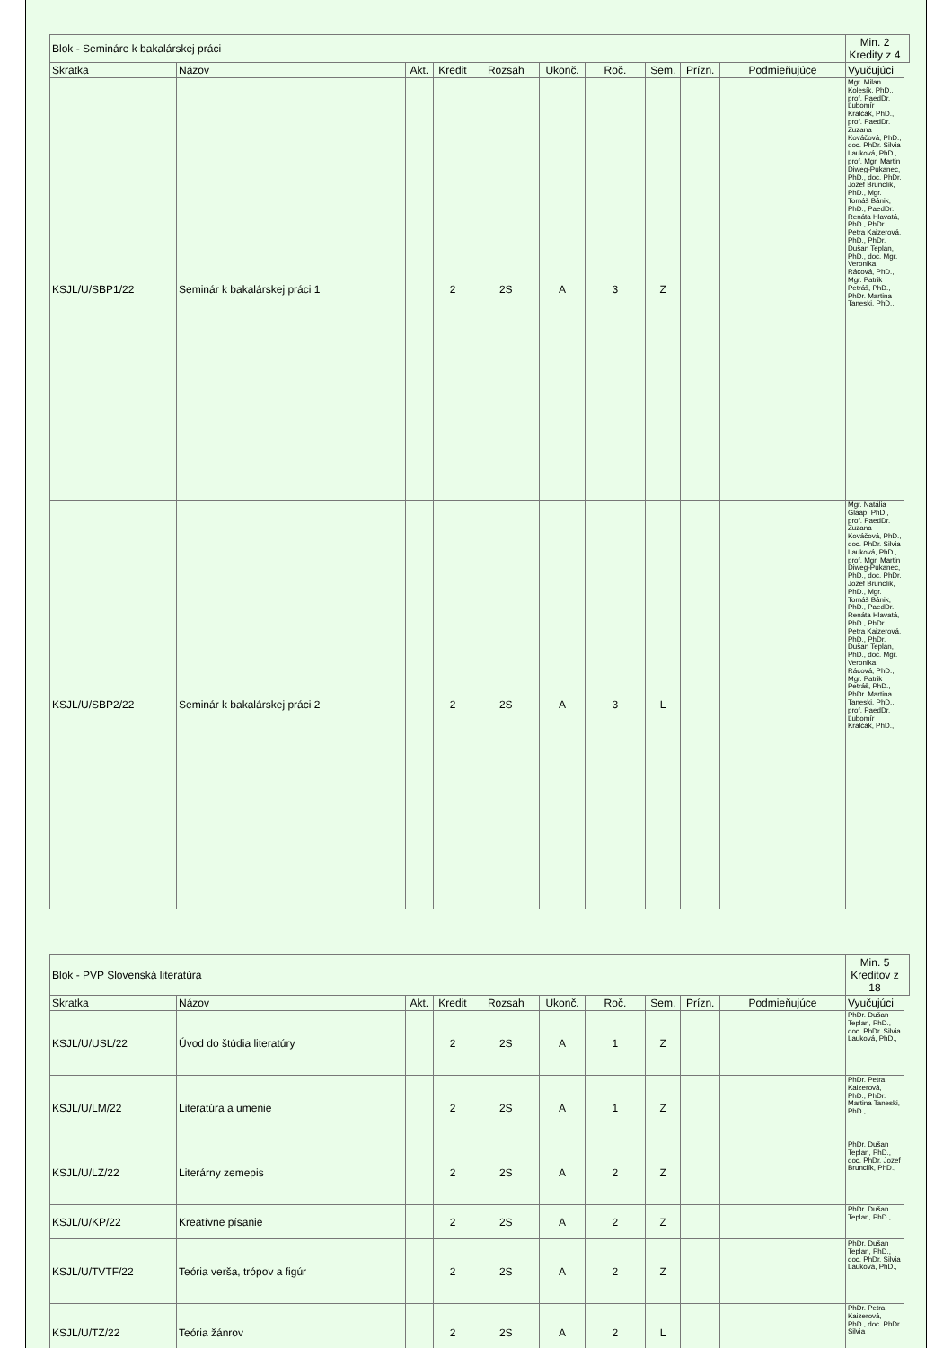| Blok - Semináre k bakalárskej práci | | | | | | | | | | Min. 2 Kredity z 4 | |
| Skratka | Názov | Akt. | Kredit | Rozsah | Ukonč. | Roč. | Sem. | Prízn. | Podmieňujúce | Vyučujúci | |
| KSJL/U/SBP1/22 | Seminár k bakalárskej práci 1 | | 2 | 2S | A | 3 | Z | | | Mgr. Milan Kolesík, PhD., prof. PaedDr. Ľubomír Kralčák, PhD., prof. PaedDr. Zuzana Kováčová, PhD., doc. PhDr. Silvia Lauková, PhD., prof. Mgr. Martin Diweg-Pukanec, PhD., doc. PhDr. Jozef Brunclík, PhD., Mgr. Tomáš Bánik, PhD., PaedDr. Renáta Hlavatá, PhD., PhDr. Petra Kaizerová, PhD., PhDr. Dušan Teplan, PhD., doc. Mgr. Veronika Rácová, PhD., Mgr. Patrik Petráš, PhD., PhDr. Martina Taneski, PhD., | |
| KSJL/U/SBP2/22 | Seminár k bakalárskej práci 2 | | 2 | 2S | A | 3 | L | | | Mgr. Natália Glaap, PhD., prof. PaedDr. Zuzana Kováčová, PhD., doc. PhDr. Silvia Lauková, PhD., prof. Mgr. Martin Diweg-Pukanec, PhD., doc. PhDr. Jozef Brunclík, PhD., Mgr. Tomáš Bánik, PhD., PaedDr. Renáta Hlavatá, PhD., PhDr. Petra Kaizerová, PhD., PhDr. Dušan Teplan, PhD., doc. Mgr. Veronika Rácová, PhD., Mgr. Patrik Petráš, PhD., PhDr. Martina Taneski, PhD., prof. PaedDr. Ľubomír Kralčák, PhD., | |
| Blok - PVP Slovenská literatúra | | | | | | | | | | Min. 5 Kreditov z 18 | |
| Skratka | Názov | Akt. | Kredit | Rozsah | Ukonč. | Roč. | Sem. | Prízn. | Podmieňujúce | Vyučujúci | |
| KSJL/U/USL/22 | Úvod do štúdia literatúry | | 2 | 2S | A | 1 | Z | | | PhDr. Dušan Teplan, PhD., doc. PhDr. Silvia Lauková, PhD., | |
| KSJL/U/LM/22 | Literatúra a umenie | | 2 | 2S | A | 1 | Z | | | PhDr. Petra Kaizerová, PhD., PhDr. Martina Taneski, PhD., | |
| KSJL/U/LZ/22 | Literárny zemepis | | 2 | 2S | A | 2 | Z | | | PhDr. Dušan Teplan, PhD., doc. PhDr. Jozef Brunclík, PhD., | |
| KSJL/U/KP/22 | Kreatívne písanie | | 2 | 2S | A | 2 | Z | | | PhDr. Dušan Teplan, PhD., | |
| KSJL/U/TVTF/22 | Teória verša, trópov a figúr | | 2 | 2S | A | 2 | Z | | | PhDr. Dušan Teplan, PhD., doc. PhDr. Silvia Lauková, PhD., | |
| KSJL/U/TZ/22 | Teória žánrov | | 2 | 2S | A | 2 | L | | | PhDr. Petra Kaizerová, PhD., doc. PhDr. Silvia | |